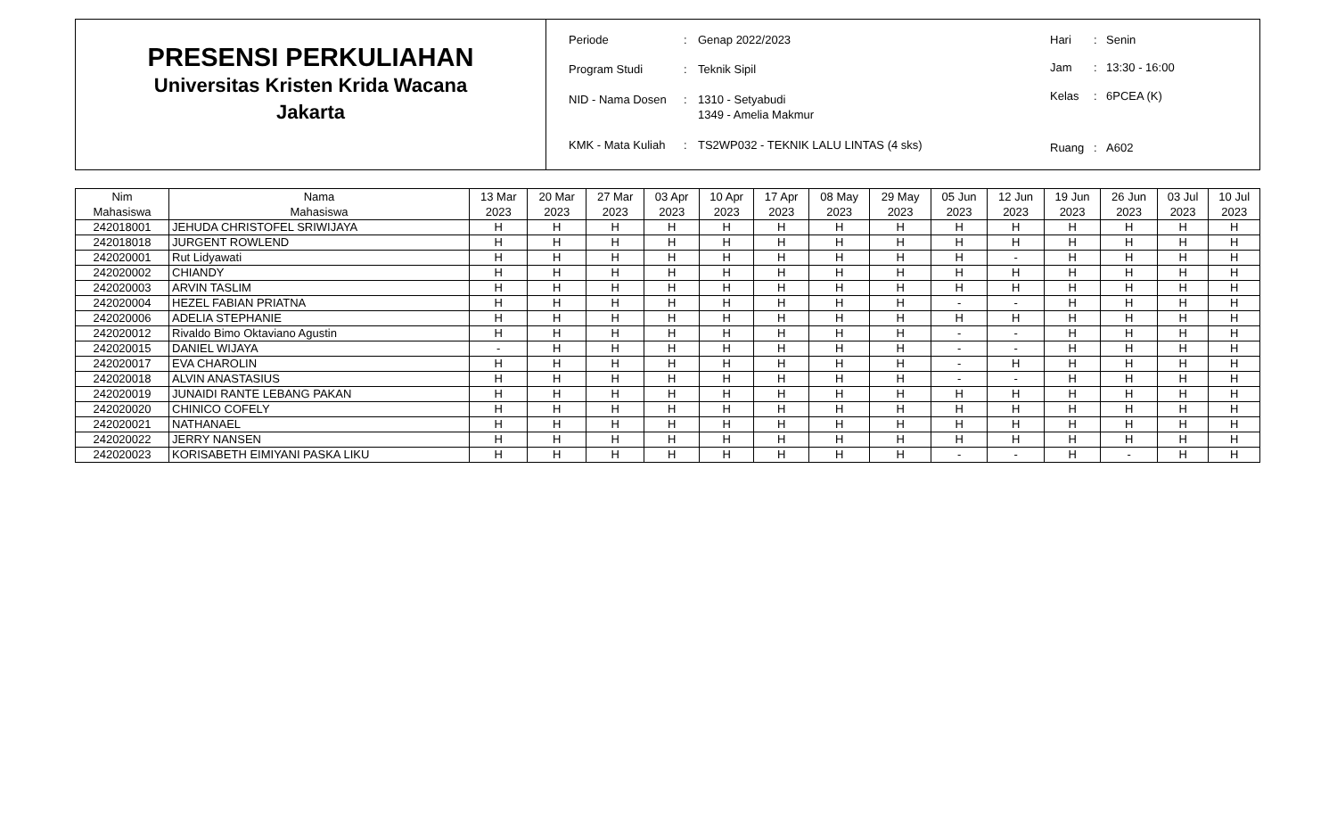PRESENSI PERKULIAHAN
Universitas Kristen Krida Wacana
Jakarta
| Periode | : | Genap 2022/2023 |
| Program Studi | : | Teknik Sipil |
| NID - Nama Dosen | : | 1310 - Setyabudi 1349 - Amelia Makmur |
| KMK - Mata Kuliah | : | TS2WP032 - TEKNIK LALU LINTAS (4 sks) |
| Hari | : | Senin |
| Jam | : | 13:30 - 16:00 |
| Kelas | : | 6PCEA (K) |
| Ruang | : | A602 |
| Nim Mahasiswa | Nama Mahasiswa | 13 Mar 2023 | 20 Mar 2023 | 27 Mar 2023 | 03 Apr 2023 | 10 Apr 2023 | 17 Apr 2023 | 08 May 2023 | 29 May 2023 | 05 Jun 2023 | 12 Jun 2023 | 19 Jun 2023 | 26 Jun 2023 | 03 Jul 2023 | 10 Jul 2023 |
| --- | --- | --- | --- | --- | --- | --- | --- | --- | --- | --- | --- | --- | --- | --- | --- |
| 242018001 | JEHUDA CHRISTOFEL SRIWIJAYA | H | H | H | H | H | H | H | H | H | H | H | H | H | H |
| 242018018 | JURGENT ROWLEND | H | H | H | H | H | H | H | H | H | H | H | H | H | H |
| 242020001 | Rut Lidyawati | H | H | H | H | H | H | H | H | H | - | H | H | H | H |
| 242020002 | CHIANDY | H | H | H | H | H | H | H | H | H | H | H | H | H | H |
| 242020003 | ARVIN TASLIM | H | H | H | H | H | H | H | H | H | H | H | H | H | H |
| 242020004 | HEZEL FABIAN PRIATNA | H | H | H | H | H | H | H | H | - | - | H | H | H | H |
| 242020006 | ADELIA STEPHANIE | H | H | H | H | H | H | H | H | H | H | H | H | H | H |
| 242020012 | Rivaldo Bimo Oktaviano Agustin | H | H | H | H | H | H | H | H | - | - | H | H | H | H |
| 242020015 | DANIEL WIJAYA | - | H | H | H | H | H | H | H | - | - | H | H | H | H |
| 242020017 | EVA CHAROLIN | H | H | H | H | H | H | H | H | - | H | H | H | H | H |
| 242020018 | ALVIN ANASTASIUS | H | H | H | H | H | H | H | H | - | - | H | H | H | H |
| 242020019 | JUNAIDI RANTE LEBANG PAKAN | H | H | H | H | H | H | H | H | H | H | H | H | H | H |
| 242020020 | CHINICO COFELY | H | H | H | H | H | H | H | H | H | H | H | H | H | H |
| 242020021 | NATHANAEL | H | H | H | H | H | H | H | H | H | H | H | H | H | H |
| 242020022 | JERRY NANSEN | H | H | H | H | H | H | H | H | H | H | H | H | H | H |
| 242020023 | KORISABETH EIMIYANI PASKA LIKU | H | H | H | H | H | H | H | H | - | - | H | - | H | H |